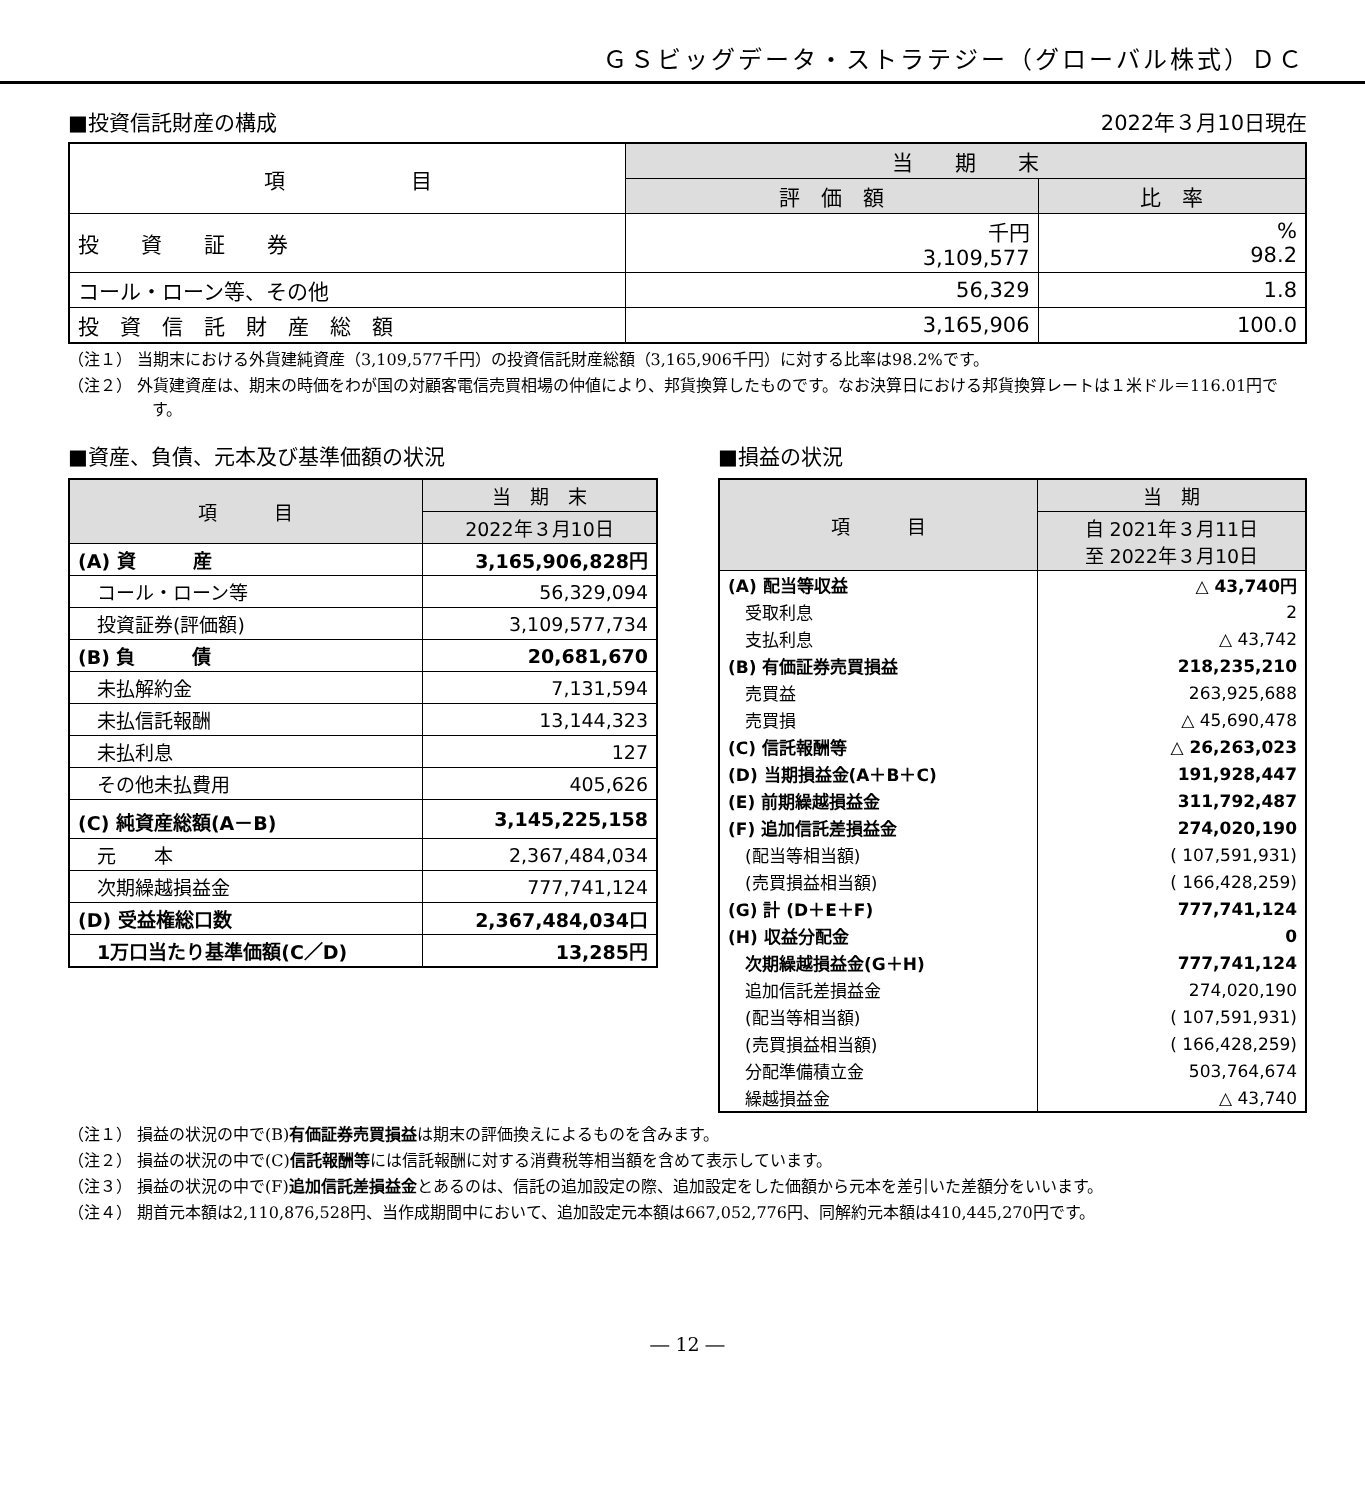ＧＳビッグデータ・ストラテジー（グローバル株式）ＤＣ
■投資信託財産の構成 2022年３月10日現在
| 項 目 | 当 期 末 | |
| --- | --- | --- |
| | 評 価 額 | 比 率 |
| 投 資 証 券 | 千円 3,109,577 | % 98.2 |
| コール・ローン等、その他 | 56,329 | 1.8 |
| 投 資 信 託 財 産 総 額 | 3,165,906 | 100.0 |
（注１） 当期末における外貨建純資産（3,109,577千円）の投資信託財産総額（3,165,906千円）に対する比率は98.2%です。
（注２） 外貨建資産は、期末の時価をわが国の対顧客電信売買相場の仲値により、邦貨換算したものです。なお決算日における邦貨換算レートは１米ドル＝116.01円です。
■資産、負債、元本及び基準価額の状況
| 項 目 | 当 期 末 |
| --- | --- |
| | 2022年３月10日 |
| (A) 資 産 | 3,165,906,828円 |
| コール・ローン等 | 56,329,094 |
| 投資証券(評価額) | 3,109,577,734 |
| (B) 負 債 | 20,681,670 |
| 未払解約金 | 7,131,594 |
| 未払信託報酬 | 13,144,323 |
| 未払利息 | 127 |
| その他未払費用 | 405,626 |
| (C) 純資産総額(A－B) | 3,145,225,158 |
| 元 本 | 2,367,484,034 |
| 次期繰越損益金 | 777,741,124 |
| (D) 受益権総口数 | 2,367,484,034口 |
| 1万口当たり基準価額(C／D) | 13,285円 |
■損益の状況
| 項 目 | 当 期 |
| --- | --- |
| | 自 2021年３月11日 至 2022年３月10日 |
| (A) 配当等収益 | △ 43,740円 |
| 受取利息 | 2 |
| 支払利息 | △ 43,742 |
| (B) 有価証券売買損益 | 218,235,210 |
| 売買益 | 263,925,688 |
| 売買損 | △ 45,690,478 |
| (C) 信託報酬等 | △ 26,263,023 |
| (D) 当期損益金(A＋B＋C) | 191,928,447 |
| (E) 前期繰越損益金 | 311,792,487 |
| (F) 追加信託差損益金 | 274,020,190 |
| (配当等相当額) | ( 107,591,931) |
| (売買損益相当額) | ( 166,428,259) |
| (G) 計 (D＋E＋F) | 777,741,124 |
| (H) 収益分配金 | 0 |
| 次期繰越損益金(G＋H) | 777,741,124 |
| 追加信託差損益金 | 274,020,190 |
| (配当等相当額) | ( 107,591,931) |
| (売買損益相当額) | ( 166,428,259) |
| 分配準備積立金 | 503,764,674 |
| 繰越損益金 | △ 43,740 |
（注１） 損益の状況の中で(B)有価証券売買損益は期末の評価換えによるものを含みます。
（注２） 損益の状況の中で(C)信託報酬等には信託報酬に対する消費税等相当額を含めて表示しています。
（注３） 損益の状況の中で(F)追加信託差損益金とあるのは、信託の追加設定の際、追加設定をした価額から元本を差引いた差額分をいいます。
（注４） 期首元本額は2,110,876,528円、当作成期間中において、追加設定元本額は667,052,776円、同解約元本額は410,445,270円です。
― 12 ―